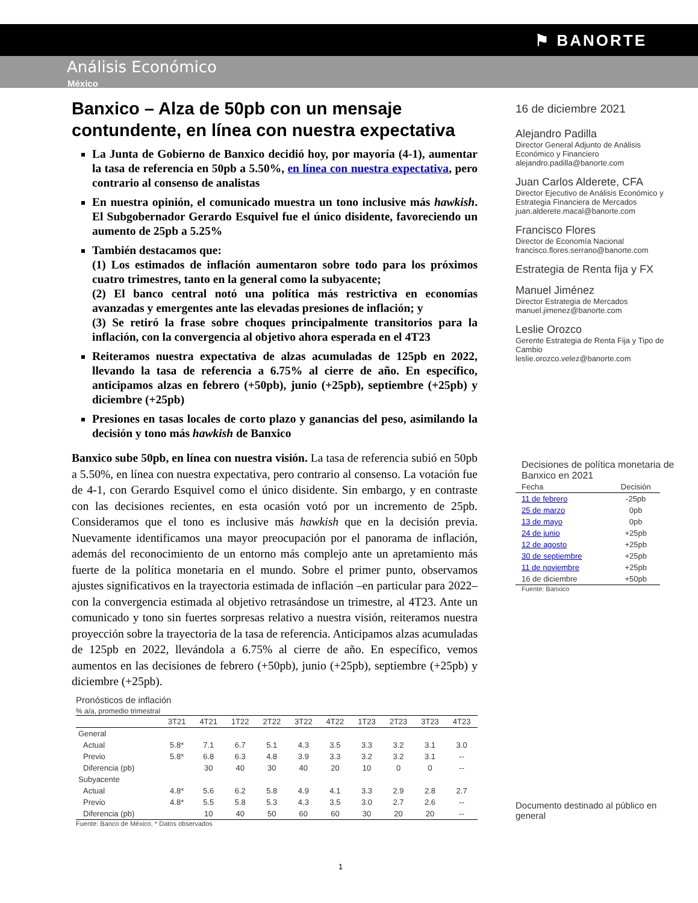⚑ BANORTE
Análisis Económico
México
Banxico – Alza de 50pb con un mensaje contundente, en línea con nuestra expectativa
La Junta de Gobierno de Banxico decidió hoy, por mayoría (4-1), aumentar la tasa de referencia en 50pb a 5.50%, en línea con nuestra expectativa, pero contrario al consenso de analistas
En nuestra opinión, el comunicado muestra un tono inclusive más hawkish. El Subgobernador Gerardo Esquivel fue el único disidente, favoreciendo un aumento de 25pb a 5.25%
También destacamos que:
(1) Los estimados de inflación aumentaron sobre todo para los próximos cuatro trimestres, tanto en la general como la subyacente;
(2) El banco central notó una política más restrictiva en economías avanzadas y emergentes ante las elevadas presiones de inflación; y
(3) Se retiró la frase sobre choques principalmente transitorios para la inflación, con la convergencia al objetivo ahora esperada en el 4T23
Reiteramos nuestra expectativa de alzas acumuladas de 125pb en 2022, llevando la tasa de referencia a 6.75% al cierre de año. En específico, anticipamos alzas en febrero (+50pb), junio (+25pb), septiembre (+25pb) y diciembre (+25pb)
Presiones en tasas locales de corto plazo y ganancias del peso, asimilando la decisión y tono más hawkish de Banxico
Banxico sube 50pb, en línea con nuestra visión. La tasa de referencia subió en 50pb a 5.50%, en línea con nuestra expectativa, pero contrario al consenso. La votación fue de 4-1, con Gerardo Esquivel como el único disidente. Sin embargo, y en contraste con las decisiones recientes, en esta ocasión votó por un incremento de 25pb. Consideramos que el tono es inclusive más hawkish que en la decisión previa. Nuevamente identificamos una mayor preocupación por el panorama de inflación, además del reconocimiento de un entorno más complejo ante un apretamiento más fuerte de la política monetaria en el mundo. Sobre el primer punto, observamos ajustes significativos en la trayectoria estimada de inflación –en particular para 2022– con la convergencia estimada al objetivo retrasándose un trimestre, al 4T23. Ante un comunicado y tono sin fuertes sorpresas relativo a nuestra visión, reiteramos nuestra proyección sobre la trayectoria de la tasa de referencia. Anticipamos alzas acumuladas de 125pb en 2022, llevándola a 6.75% al cierre de año. En específico, vemos aumentos en las decisiones de febrero (+50pb), junio (+25pb), septiembre (+25pb) y diciembre (+25pb).
Pronósticos de inflación
% a/a, promedio trimestral
| | 3T21 | 4T21 | 1T22 | 2T22 | 3T22 | 4T22 | 1T23 | 2T23 | 3T23 | 4T23 |
| --- | --- | --- | --- | --- | --- | --- | --- | --- | --- | --- |
| General | | | | | | | | | | |
| Actual | 5.8* | 7.1 | 6.7 | 5.1 | 4.3 | 3.5 | 3.3 | 3.2 | 3.1 | 3.0 |
| Previo | 5.8* | 6.8 | 6.3 | 4.8 | 3.9 | 3.3 | 3.2 | 3.2 | 3.1 | -- |
| Diferencia (pb) | | 30 | 40 | 30 | 40 | 20 | 10 | 0 | 0 | -- |
| Subyacente | | | | | | | | | | |
| Actual | 4.8* | 5.6 | 6.2 | 5.8 | 4.9 | 4.1 | 3.3 | 2.9 | 2.8 | 2.7 |
| Previo | 4.8* | 5.5 | 5.8 | 5.3 | 4.3 | 3.5 | 3.0 | 2.7 | 2.6 | -- |
| Diferencia (pb) | | 10 | 40 | 50 | 60 | 60 | 30 | 20 | 20 | -- |
Fuente: Banco de México. * Datos observados
16 de diciembre 2021
Alejandro Padilla
Director General Adjunto de Análisis Económico y Financiero
alejandro.padilla@banorte.com
Juan Carlos Alderete, CFA
Director Ejecutivo de Análisis Económico y Estrategia Financiera de Mercados
juan.alderete.macal@banorte.com
Francisco Flores
Director de Economía Nacional
francisco.flores.serrano@banorte.com
Estrategia de Renta fija y FX
Manuel Jiménez
Director Estrategia de Mercados
manuel.jimenez@banorte.com
Leslie Orozco
Gerente Estrategia de Renta Fija y Tipo de Cambio
leslie.orozco.velez@banorte.com
Decisiones de política monetaria de Banxico en 2021
| Fecha | Decisión |
| --- | --- |
| 11 de febrero | -25pb |
| 25 de marzo | 0pb |
| 13 de mayo | 0pb |
| 24 de junio | +25pb |
| 12 de agosto | +25pb |
| 30 de septiembre | +25pb |
| 11 de noviembre | +25pb |
| 16 de diciembre | +50pb |
Fuente: Banxico
Documento destinado al público en general
1